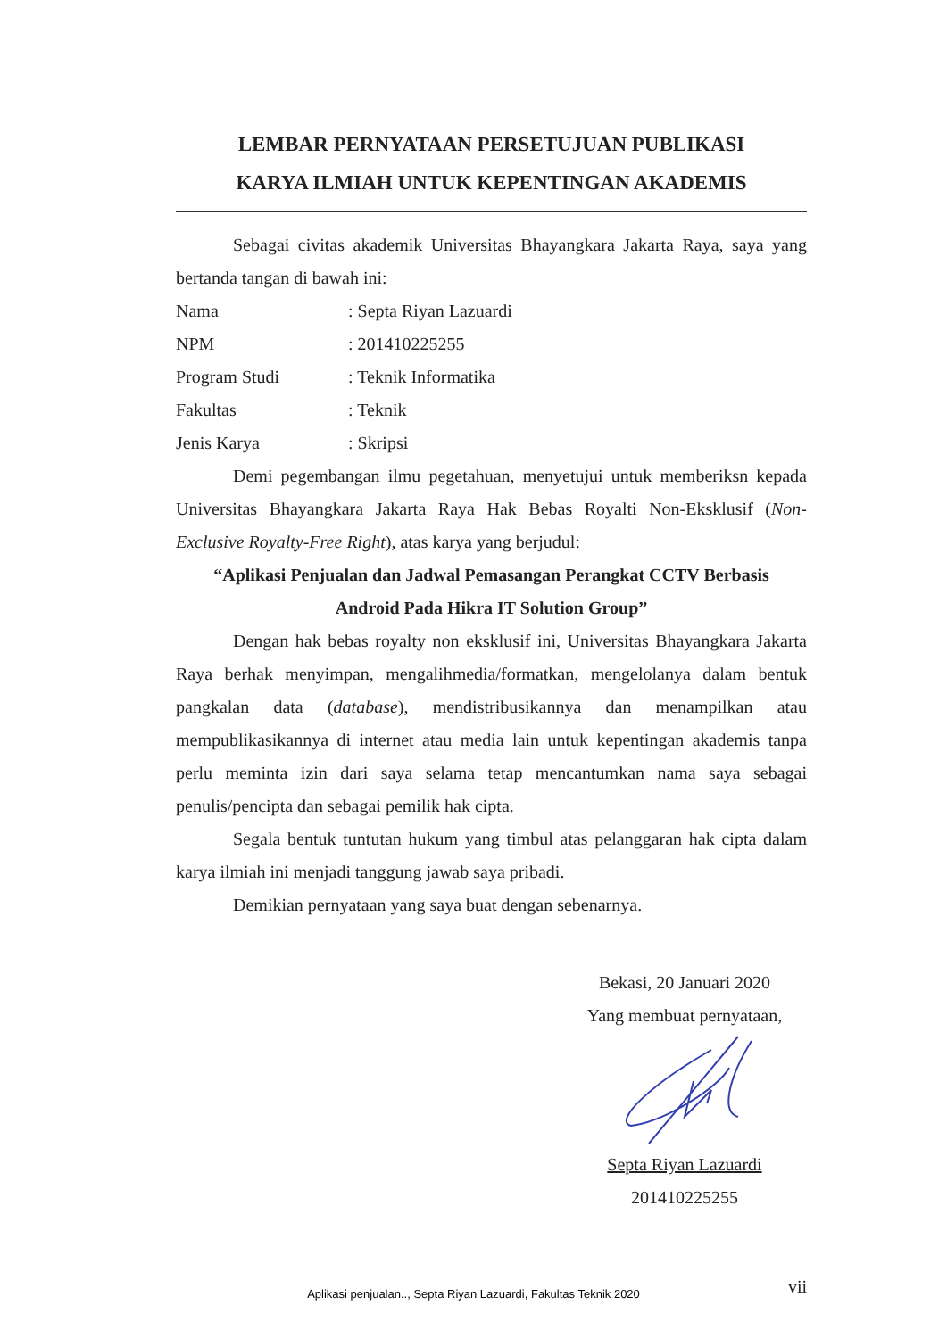LEMBAR PERNYATAAN PERSETUJUAN PUBLIKASI
KARYA ILMIAH UNTUK KEPENTINGAN AKADEMIS
Sebagai civitas akademik Universitas Bhayangkara Jakarta Raya, saya yang bertanda tangan di bawah ini:
Nama: Septa Riyan Lazuardi
NPM: 201410225255
Program Studi: Teknik Informatika
Fakultas: Teknik
Jenis Karya: Skripsi
Demi pegembangan ilmu pegetahuan, menyetujui untuk memberiksn kepada Universitas Bhayangkara Jakarta Raya Hak Bebas Royalti Non-Eksklusif (Non-Exclusive Royalty-Free Right), atas karya yang berjudul:
“Aplikasi Penjualan dan Jadwal Pemasangan Perangkat CCTV Berbasis
Android Pada Hikra IT Solution Group”
Dengan hak bebas royalty non eksklusif ini, Universitas Bhayangkara Jakarta Raya berhak menyimpan, mengalihmedia/formatkan, mengelolanya dalam bentuk pangkalan data (database), mendistribusikannya dan menampilkan atau mempublikasikannya di internet atau media lain untuk kepentingan akademis tanpa perlu meminta izin dari saya selama tetap mencantumkan nama saya sebagai penulis/pencipta dan sebagai pemilik hak cipta.
Segala bentuk tuntutan hukum yang timbul atas pelanggaran hak cipta dalam karya ilmiah ini menjadi tanggung jawab saya pribadi.
Demikian pernyataan yang saya buat dengan sebenarnya.
Bekasi, 20 Januari 2020
Yang membuat pernyataan, Septa Riyan Lazuardi
201410225255
vii
Aplikasi penjualan.., Septa Riyan Lazuardi, Fakultas Teknik 2020